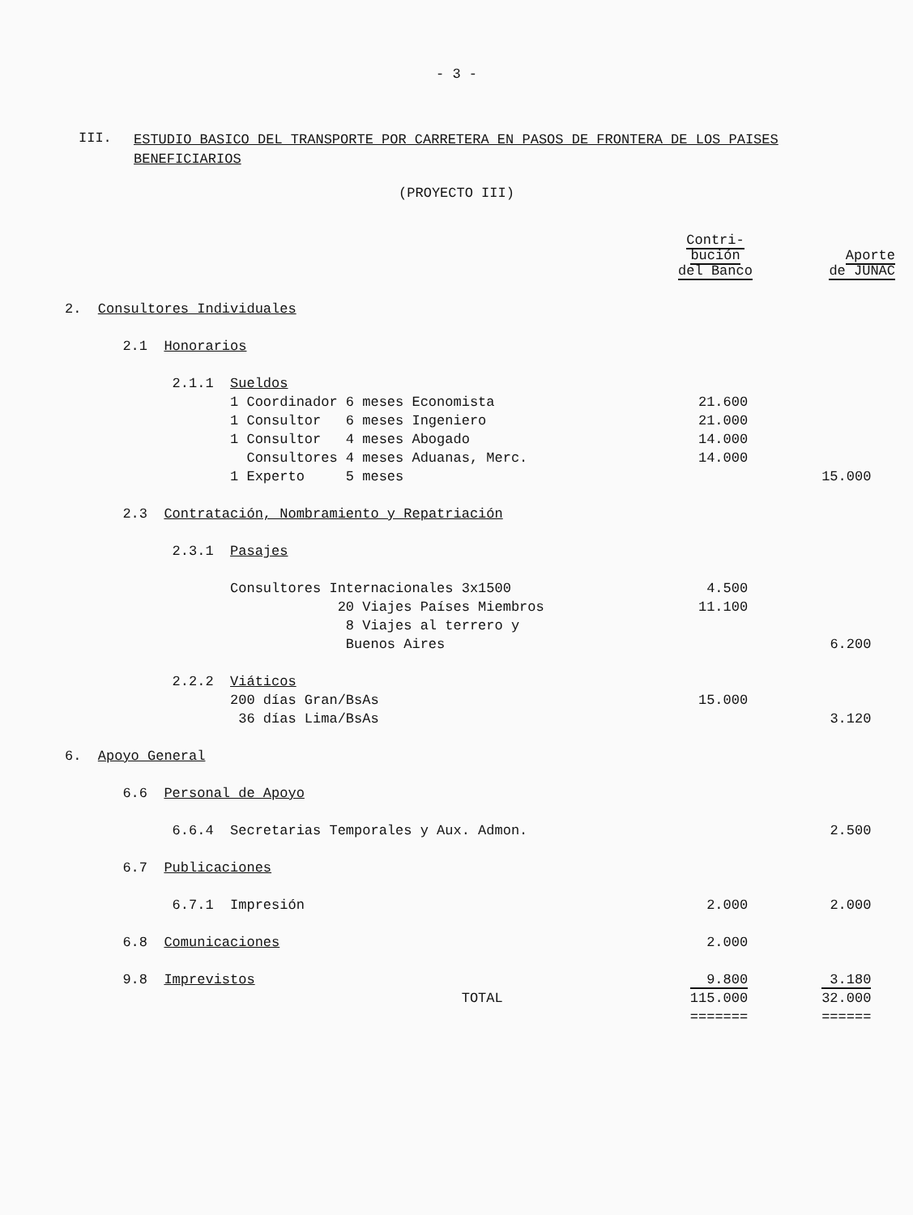- 3 -
III.
ESTUDIO BASICO DEL TRANSPORTE POR CARRETERA EN PASOS DE FRONTERA DE LOS PAISES BENEFICIARIOS
(PROYECTO III)
| | Contri- bución del Banco | Aporte de JUNAC |
| --- | --- | --- |
| 2. Consultores Individuales | | |
| 2.1 Honorarios | | |
| 2.1.1 Sueldos | | |
| 1 Coordinador 6 meses Economista | 21.600 | |
| 1 Consultor 6 meses Ingeniero | 21.000 | |
| 1 Consultor 4 meses Abogado | 14.000 | |
| Consultores 4 meses Aduanas, Merc. | 14.000 | |
| 1 Experto 5 meses | | 15.000 |
| 2.3 Contratación, Nombramiento y Repatriación | | |
| 2.3.1 Pasajes | | |
| Consultores Internacionales 3x1500 | 4.500 | |
| 20 Viajes Países Miembros | 11.100 | |
| 8 Viajes al terrero y | | |
| Buenos Aires | | 6.200 |
| 2.2.2 Viáticos | | |
| 200 días Gran/BsAs | 15.000 | |
| 36 días Lima/BsAs | | 3.120 |
| 6. Apoyo General | | |
| 6.6 Personal de Apoyo | | |
| 6.6.4 Secretarias Temporales y Aux. Admon. | | 2.500 |
| 6.7 Publicaciones | | |
| 6.7.1 Impresión | 2.000 | 2.000 |
| 6.8 Comunicaciones | 2.000 | |
| 9.8 Imprevistos | 9.800 | 3.180 |
| TOTAL | 115.000 | 32.000 |
| | ======= | ====== |